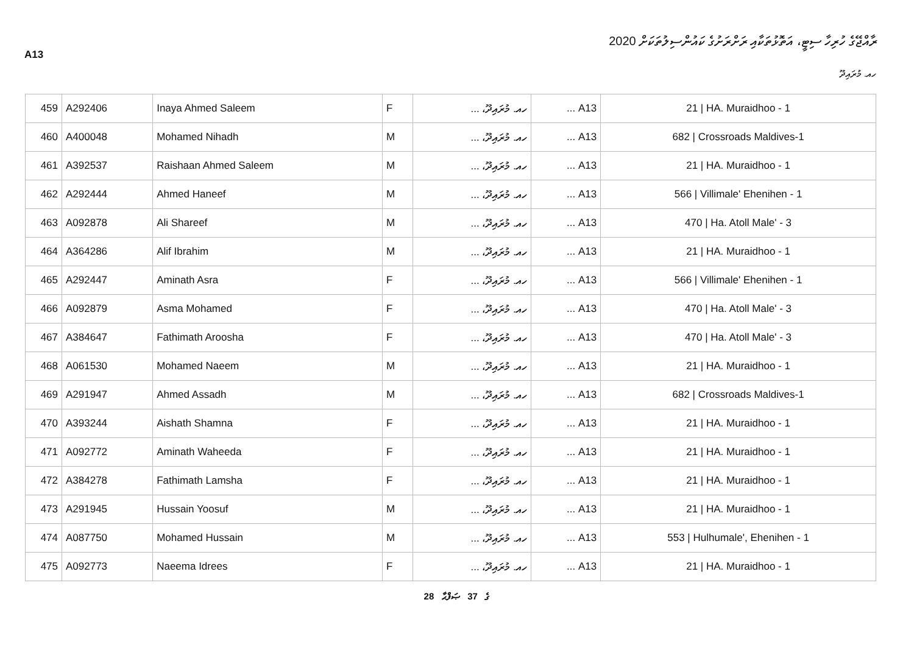A13
ރާއްޖޭގެ ހުރިހާ ސިޓީ، އަތޮޅުތަކާއި ރަށްރަށުގެ ކައުންސިލުތަކަށް 2020
ހއ. މުރައިދޫ
| 459 | A292406 | Inaya Ahmed Saleem | F | ހއ. މުރައިދޫ، ... | A13 ... | 21 / HA. Muraidhoo - 1 |
| 460 | A400048 | Mohamed Nihadh | M | ހއ. މުރައިދޫ، ... | A13 ... | 682 / Crossroads Maldives-1 |
| 461 | A392537 | Raishaan Ahmed Saleem | M | ހއ. މުރައިދޫ، ... | A13 ... | 21 / HA. Muraidhoo - 1 |
| 462 | A292444 | Ahmed Haneef | M | ހއ. މުރައިދޫ، ... | A13 ... | 566 / Villimale' Ehenihen - 1 |
| 463 | A092878 | Ali Shareef | M | ހއ. މުރައިދޫ، ... | A13 ... | 470 / Ha. Atoll Male' - 3 |
| 464 | A364286 | Alif Ibrahim | M | ހއ. މުރައިދޫ، ... | A13 ... | 21 / HA. Muraidhoo - 1 |
| 465 | A292447 | Aminath Asra | F | ހއ. މުރައިދޫ، ... | A13 ... | 566 / Villimale' Ehenihen - 1 |
| 466 | A092879 | Asma Mohamed | F | ހއ. މުރައިދޫ، ... | A13 ... | 470 / Ha. Atoll Male' - 3 |
| 467 | A384647 | Fathimath Aroosha | F | ހއ. މުރައިދޫ، ... | A13 ... | 470 / Ha. Atoll Male' - 3 |
| 468 | A061530 | Mohamed Naeem | M | ހއ. މުރައިދޫ، ... | A13 ... | 21 / HA. Muraidhoo - 1 |
| 469 | A291947 | Ahmed Assadh | M | ހއ. މުރައިދޫ، ... | A13 ... | 682 / Crossroads Maldives-1 |
| 470 | A393244 | Aishath Shamna | F | ހއ. މުރައިދޫ، ... | A13 ... | 21 / HA. Muraidhoo - 1 |
| 471 | A092772 | Aminath Waheeda | F | ހއ. މުރައިދޫ، ... | A13 ... | 21 / HA. Muraidhoo - 1 |
| 472 | A384278 | Fathimath Lamsha | F | ހއ. މުރައިދޫ، ... | A13 ... | 21 / HA. Muraidhoo - 1 |
| 473 | A291945 | Hussain Yoosuf | M | ހއ. މުރައިދޫ، ... | A13 ... | 21 / HA. Muraidhoo - 1 |
| 474 | A087750 | Mohamed Hussain | M | ހއ. މުރައިދޫ، ... | A13 ... | 553 / Hulhumale', Ehenihen - 1 |
| 475 | A092773 | Naeema Idrees | F | ހއ. މުރައިދޫ، ... | A13 ... | 21 / HA. Muraidhoo - 1 |
28 ގެ 37 ޞަފްޙާ